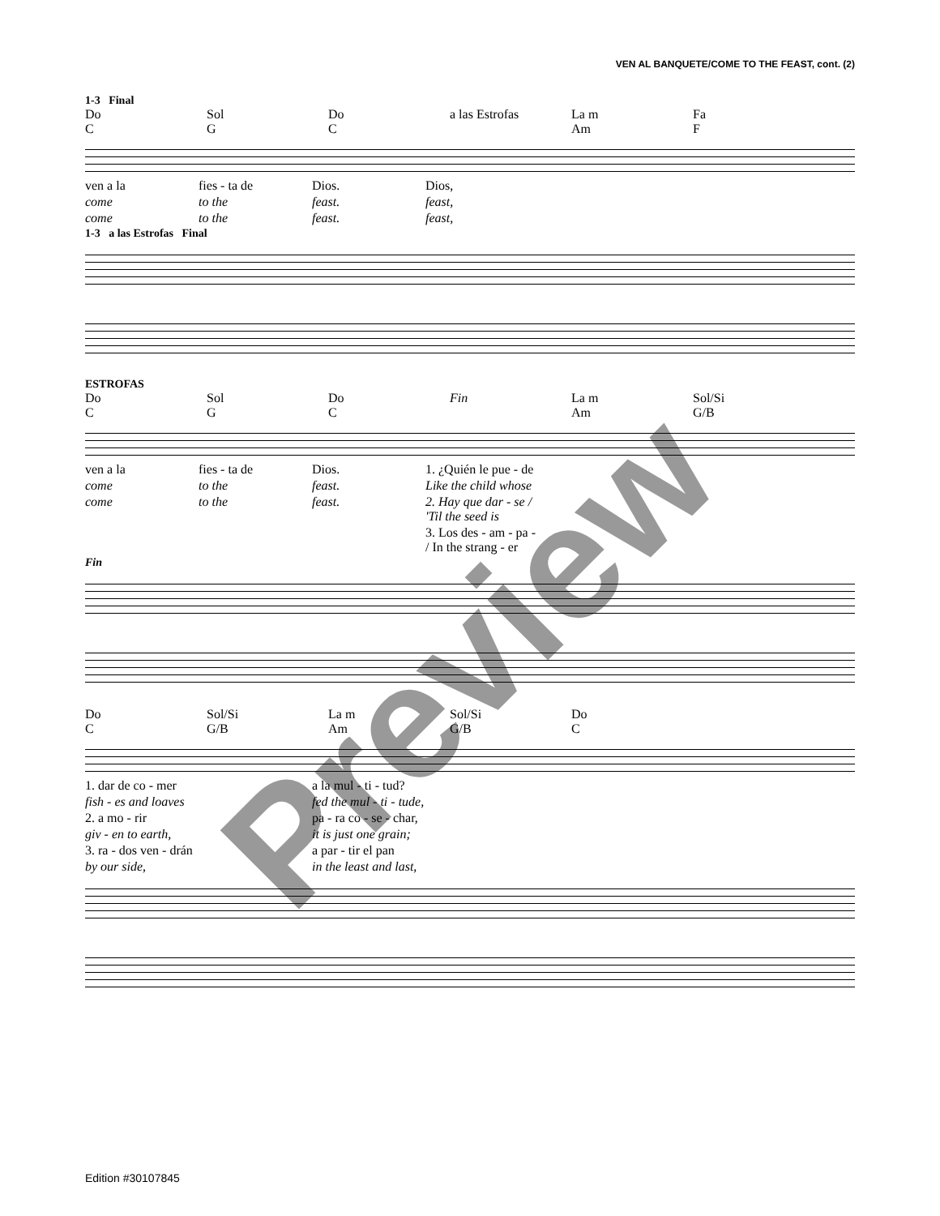VEN AL BANQUETE/COME TO THE FEAST, cont. (2)
1-3 Final
Do
C
Sol
G
Do
C
a las Estrofas La m
Am
Fa
F
ven a la fies - ta de Dios. Dios,
come to the feast. feast,
come to the feast. feast,
1-3 a las Estrofas Final
ESTROFAS
Do
C
Sol
G
Do
C
Fin La m
Am
Sol/Si
G/B
ven a la fies - ta de Dios. 1. ¿Quién le pue - de
come to the feast. Like the child whose
come to the feast. 2. Hay que dar - se / 'Til the seed is
3. Los des - am - pa - / In the strang - er
Fin
Do
C
Sol/Si
G/B
La m
Am
Sol/Si
G/B
Do
C
1. dar de co - mer a la mul - ti - tud?
fish - es and loaves fed the mul - ti - tude,
2. a mo - rir pa - ra co - se - char,
giv - en to earth, it is just one grain;
3. ra - dos ven - drán a par - tir el pan
by our side, in the least and last,
Preview
Edition #30107845